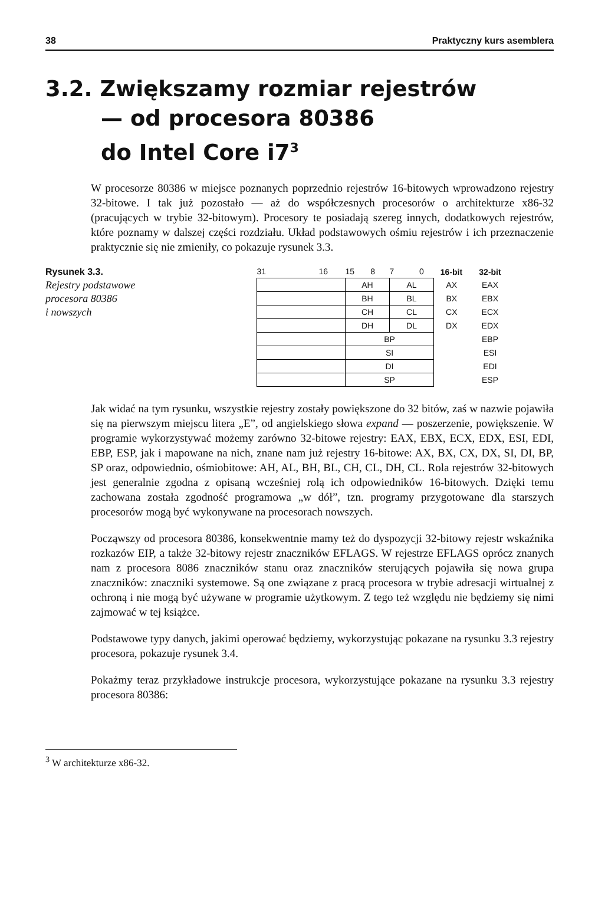38 Praktyczny kurs asemblera
3.2. Zwiększamy rozmiar rejestrów
— od procesora 80386
do Intel Core i7<sup>3</sup>
W procesorze 80386 w miejsce poznanych poprzednio rejestrów 16-bitowych wprowadzono rejestry 32-bitowe. I tak już pozostało — aż do współczesnych procesorów o architekturze x86-32 (pracujących w trybie 32-bitowym). Procesory te posiadają szereg innych, dodatkowych rejestrów, które poznamy w dalszej części rozdziału. Układ podstawowych ośmiu rejestrów i ich przeznaczenie praktycznie się nie zmieniły, co pokazuje rysunek 3.3.
Rysunek 3.3.
Rejestry podstawowe
procesora 80386
i nowszych
| 31 16 | 15 8 | 7 0 | 16-bit | 32-bit |
| | AH | AL | AX | EAX |
| | BH | BL | BX | EBX |
| | CH | CL | CX | ECX |
| | DH | DL | DX | EDX |
| | BP | | | EBP |
| | SI | | | ESI |
| | DI | | | EDI |
| | SP | | | ESP |
Jak widać na tym rysunku, wszystkie rejestry zostały powiększone do 32 bitów, zaś w nazwie pojawiła się na pierwszym miejscu litera „E”, od angielskiego słowa expand — poszerzenie, powiększenie. W programie wykorzystywać możemy zarówno 32-bitowe rejestry: EAX, EBX, ECX, EDX, ESI, EDI, EBP, ESP, jak i mapowane na nich, znane nam już rejestry 16-bitowe: AX, BX, CX, DX, SI, DI, BP, SP oraz, odpowiednio, ośmiobitowe: AH, AL, BH, BL, CH, CL, DH, CL. Rola rejestrów 32-bitowych jest generalnie zgodna z opisaną wcześniej rolą ich odpowiedników 16-bitowych. Dzięki temu zachowana została zgodność programowa „w dół”, tzn. programy przygotowane dla starszych procesorów mogą być wykonywane na procesorach nowszych.
Począwszy od procesora 80386, konsekwentnie mamy też do dyspozycji 32-bitowy rejestr wskaźnika rozkazów EIP, a także 32-bitowy rejestr znaczników EFLAGS. W rejestrze EFLAGS oprócz znanych nam z procesora 8086 znaczników stanu oraz znaczników sterujących pojawiła się nowa grupa znaczników: znaczniki systemowe. Są one związane z pracą procesora w trybie adresacji wirtualnej z ochroną i nie mogą być używane w programie użytkowym. Z tego też względu nie będziemy się nimi zajmować w tej książce.
Podstawowe typy danych, jakimi operować będziemy, wykorzystując pokazane na rysunku 3.3 rejestry procesora, pokazuje rysunek 3.4.
Pokażmy teraz przykładowe instrukcje procesora, wykorzystujące pokazane na rysunku 3.3 rejestry procesora 80386:
<sup>3</sup> W architekturze x86-32.